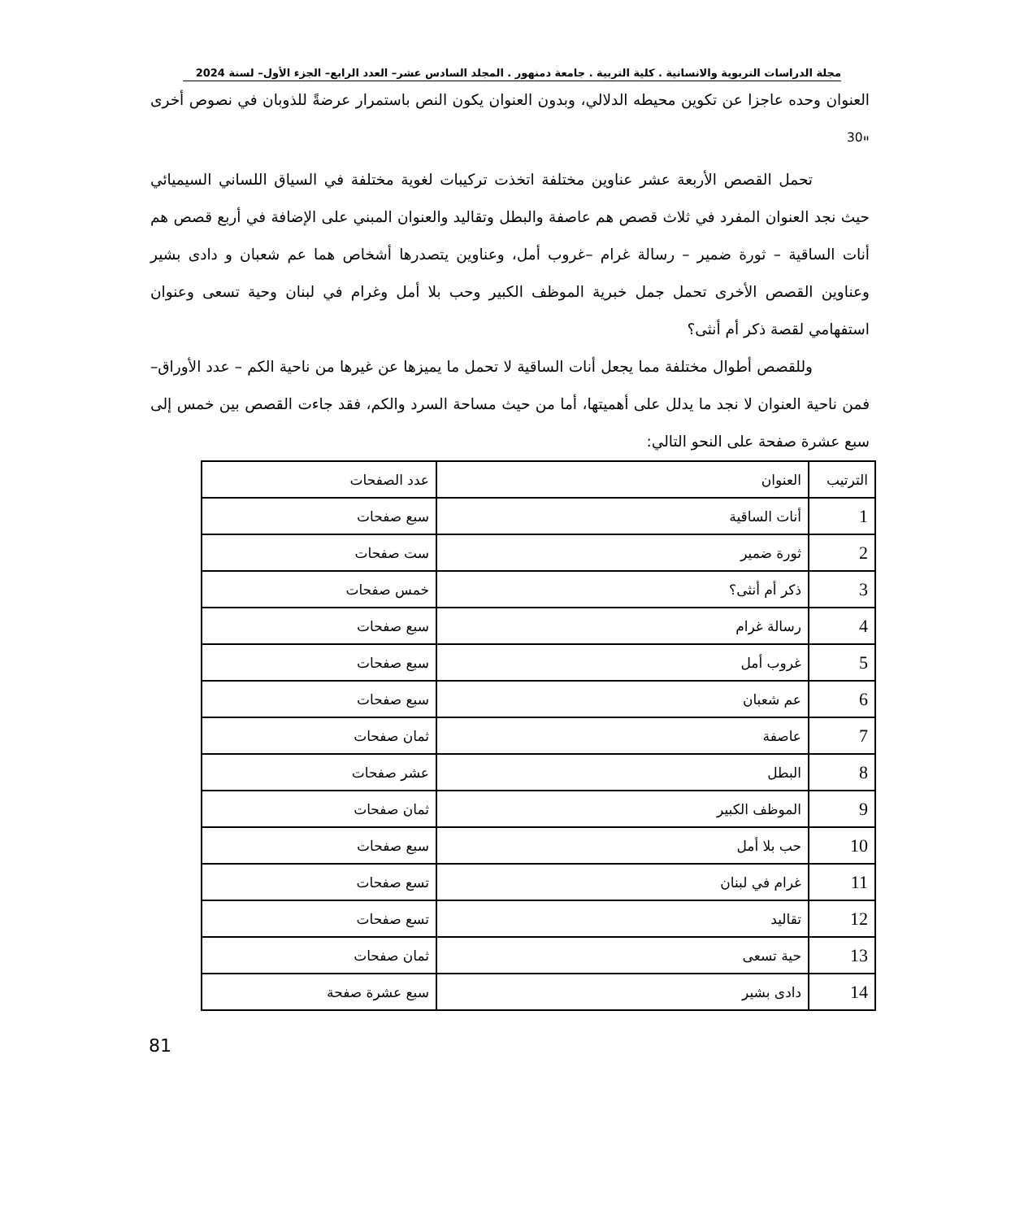مجلة الدراسات التربوية والانسانية . كلية التربية . جامعة دمنهور . المجلد السادس عشر– العدد الرابع– الجزء الأول– لسنة 2024
العنوان وحده عاجزا عن تكوين محيطه الدلالي، وبدون العنوان يكون النص باستمرار عرضةً للذوبان في نصوص أخرى "<sup>30</sup>
تحمل القصص الأربعة عشر عناوين مختلفة اتخذت تركيبات لغوية مختلفة في السياق اللساني السيميائي حيث نجد العنوان المفرد في ثلاث قصص هم عاصفة والبطل وتقاليد والعنوان المبني على الإضافة في أربع قصص هم أنات الساقية – ثورة ضمير – رسالة غرام –غروب أمل، وعناوين يتصدرها أشخاص هما عم شعبان و دادى بشير وعناوين القصص الأخرى تحمل جمل خبرية الموظف الكبير وحب بلا أمل وغرام في لبنان وحية تسعى وعنوان استفهامي لقصة ذكر أم أنثى؟
وللقصص أطوال مختلفة مما يجعل أنات الساقية لا تحمل ما يميزها عن غيرها من ناحية الكم – عدد الأوراق– فمن ناحية العنوان لا نجد ما يدلل على أهميتها، أما من حيث مساحة السرد والكم، فقد جاءت القصص بين خمس إلى سبع عشرة صفحة على النحو التالي:
| الترتيب | العنوان | عدد الصفحات |
| 1 | أنات الساقية | سبع صفحات |
| 2 | ثورة ضمير | ست صفحات |
| 3 | ذكر أم أنثى؟ | خمس صفحات |
| 4 | رسالة غرام | سبع صفحات |
| 5 | غروب أمل | سبع صفحات |
| 6 | عم شعبان | سبع صفحات |
| 7 | عاصفة | ثمان صفحات |
| 8 | البطل | عشر صفحات |
| 9 | الموظف الكبير | ثمان صفحات |
| 10 | حب بلا أمل | سبع صفحات |
| 11 | غرام في لبنان | تسع صفحات |
| 12 | تقاليد | تسع صفحات |
| 13 | حية تسعى | ثمان صفحات |
| 14 | دادى بشير | سبع عشرة صفحة |
81